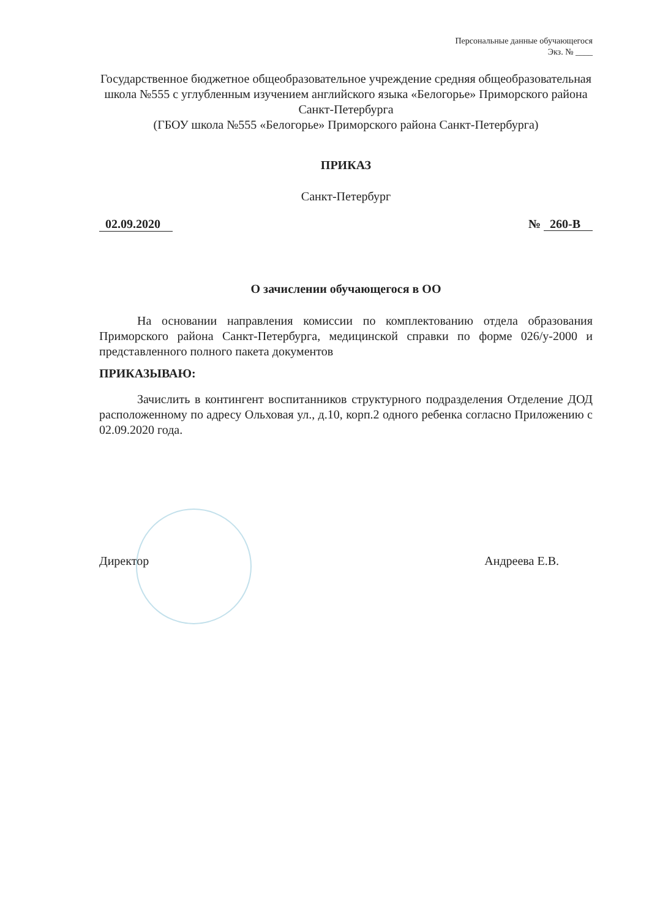Персональные данные обучающегося
Экз. № ____
Государственное бюджетное общеобразовательное учреждение средняя общеобразовательная школа №555 с углубленным изучением английского языка «Белогорье» Приморского района Санкт-Петербурга
(ГБОУ школа №555 «Белогорье» Приморского района Санкт-Петербурга)
ПРИКАЗ
Санкт-Петербург
02.09.2020 № 260-В
О зачислении обучающегося в ОО
На основании направления комиссии по комплектованию отдела образования Приморского района Санкт-Петербурга, медицинской справки по форме 026/у-2000 и представленного полного пакета документов
ПРИКАЗЫВАЮ:
Зачислить в контингент воспитанников структурного подразделения Отделение ДОД расположенному по адресу Ольховая ул., д.10, корп.2 одного ребенка согласно Приложению с 02.09.2020 года.
Директор Андреева Е.В.